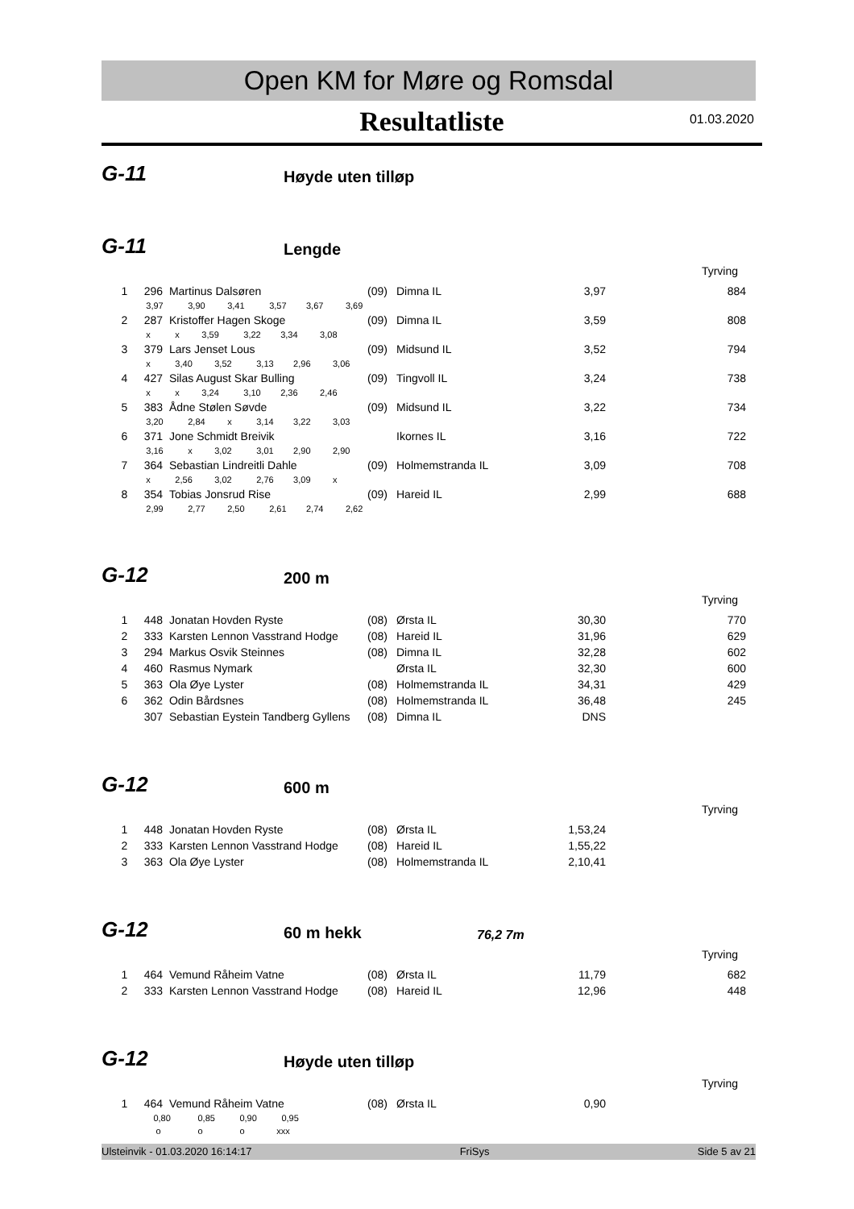Open KM for Møre og Romsdal
Resultatliste
01.03.2020
G-11 Høyde uten tilløp
G-11 Lengde
Tyrving
| 1 | 296 | Martinus Dalsøren | (09) | Dimna IL | 3,97 | 884 |
| | 3,97 3,90 3,41 3,57 3,67 3,69 | | | | | |
| 2 | 287 | Kristoffer Hagen Skoge | (09) | Dimna IL | 3,59 | 808 |
| | x x 3,59 3,22 3,34 3,08 | | | | | |
| 3 | 379 | Lars Jenset Lous | (09) | Midsund IL | 3,52 | 794 |
| | x 3,40 3,52 3,13 2,96 3,06 | | | | | |
| 4 | 427 | Silas August Skar Bulling | (09) | Tingvoll IL | 3,24 | 738 |
| | x x 3,24 3,10 2,36 2,46 | | | | | |
| 5 | 383 | Ådne Stølen Søvde | (09) | Midsund IL | 3,22 | 734 |
| | 3,20 2,84 x 3,14 3,22 3,03 | | | | | |
| 6 | 371 | Jone Schmidt Breivik | | Ikornes IL | 3,16 | 722 |
| | 3,16 x 3,02 3,01 2,90 2,90 | | | | | |
| 7 | 364 | Sebastian Lindreitli Dahle | (09) | Holmemstranda IL | 3,09 | 708 |
| | x 2,56 3,02 2,76 3,09 x | | | | | |
| 8 | 354 | Tobias Jonsrud Rise | (09) | Hareid IL | 2,99 | 688 |
| | 2,99 2,77 2,50 2,61 2,74 2,62 | | | | | |
G-12 200 m
Tyrving
| 1 | 448 | Jonatan Hovden Ryste | (08) | Ørsta IL | 30,30 | 770 |
| 2 | 333 | Karsten Lennon Vasstrand Hodge | (08) | Hareid IL | 31,96 | 629 |
| 3 | 294 | Markus Osvik Steinnes | (08) | Dimna IL | 32,28 | 602 |
| 4 | 460 | Rasmus Nymark | | Ørsta IL | 32,30 | 600 |
| 5 | 363 | Ola Øye Lyster | (08) | Holmemstranda IL | 34,31 | 429 |
| 6 | 362 | Odin Bårdsnes | (08) | Holmemstranda IL | 36,48 | 245 |
| | 307 | Sebastian Eystein Tandberg Gyllens | (08) | Dimna IL | DNS | |
G-12 600 m
Tyrving
| 1 | 448 | Jonatan Hovden Ryste | (08) | Ørsta IL | 1,53,24 | |
| 2 | 333 | Karsten Lennon Vasstrand Hodge | (08) | Hareid IL | 1,55,22 | |
| 3 | 363 | Ola Øye Lyster | (08) | Holmemstranda IL | 2,10,41 | |
G-12 60 m hekk 76,2 7m
Tyrving
| 1 | 464 | Vemund Råheim Vatne | (08) | Ørsta IL | 11,79 | 682 |
| 2 | 333 | Karsten Lennon Vasstrand Hodge | (08) | Hareid IL | 12,96 | 448 |
G-12 Høyde uten tilløp
Tyrving
| 1 | 464 | Vemund Råheim Vatne | (08) | Ørsta IL | 0,90 | |
| | 0,80 0,85 0,90 0,95 | | | | | |
| | o o o xxx | | | | | |
Ulsteinvik - 01.03.2020 16:14:17 FriSys Side 5 av 21